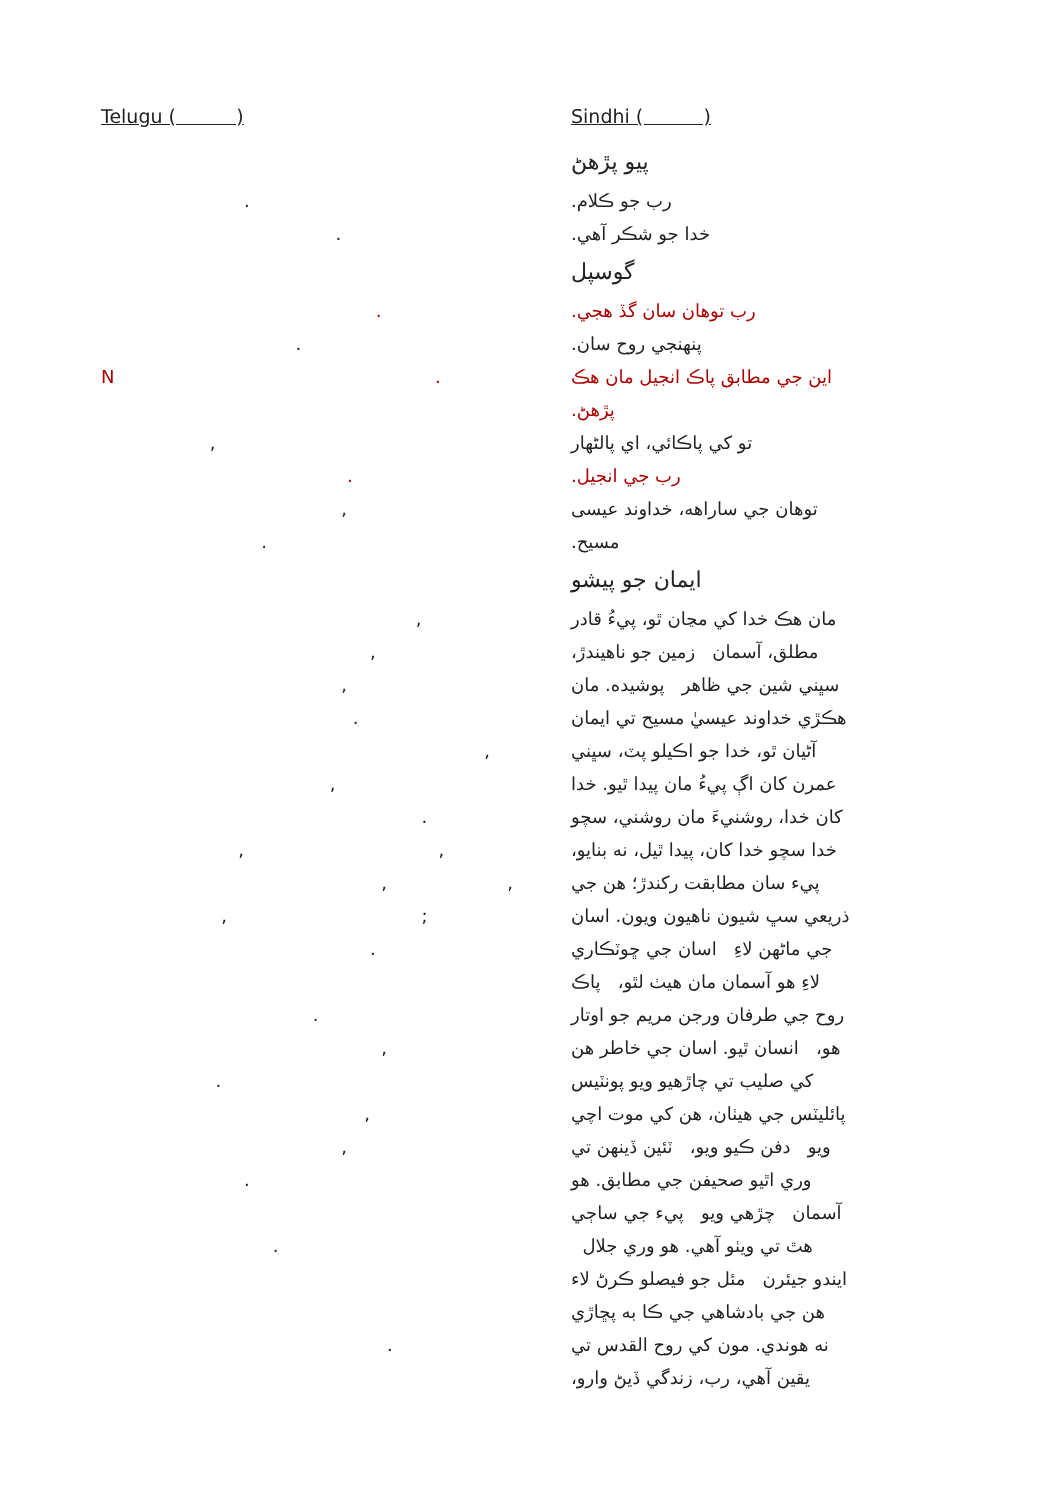Telugu ( )
.
.
.
.
N .
,
.
,
.
,
,
,
.
,
,
.
, ,
, ,
, ;
.
.
,
.
,
,
.
.
.
Sindhi ( )
پيو پڙهڻ
رب جو ڪلام.
خدا جو شڪر آهي.
گوسپل
رب توهان سان گڏ هجي.
پنهنجي روح سان.
اين جي مطابق پاڪ انجيل مان هڪ
پڙهڻ.
تو کي پاڪائي، اي پالڻهار
رب جي انجيل.
توهان جي ساراهه، خداوند عيسى
مسيح.
ايمان جو پيشو
مان هڪ خدا کي مڃان ٿو، پيءُ قادر
مطلق، آسمان زمين جو ناهيندڙ،
سڀني شين جي ظاهر پوشيده. مان
هڪڙي خداوند عيسيٰ مسيح تي ايمان
آڻيان ٿو، خدا جو اڪيلو پٽ، سڀني
عمرن کان اڳ پيءُ مان پيدا ٿيو. خدا
کان خدا، روشنيءَ مان روشني، سچو
خدا سچو خدا کان، پيدا ٿيل، نه بنايو،
پيء سان مطابقت رکندڙ؛ هن جي
ذريعي سڀ شيون ناهيون ويون. اسان
جي ماڻهن لاءِ اسان جي ڇوٽڪاري
لاءِ هو آسمان مان هيٺ لٿو، پاڪ
روح جي طرفان ورجن مريم جو اوتار
هو، انسان ٿيو. اسان جي خاطر هن
کي صليب تي چاڙهيو ويو پونٽيس
پائليٽس جي هيٺان، هن کي موت اچي
ويو دفن ڪيو ويو، ٽئين ڏينهن تي
وري اٿيو صحيفن جي مطابق. هو
آسمان چڙهي ويو پيء جي ساڄي
هٿ تي ويٺو آهي. هو وري جلال
ايندو جيئرن مئل جو فيصلو ڪرڻ لاء
هن جي بادشاهي جي ڪا به پڇاڙي
نه هوندي. مون کي روح القدس تي
يقين آهي، رب، زندگي ڏيڻ وارو،